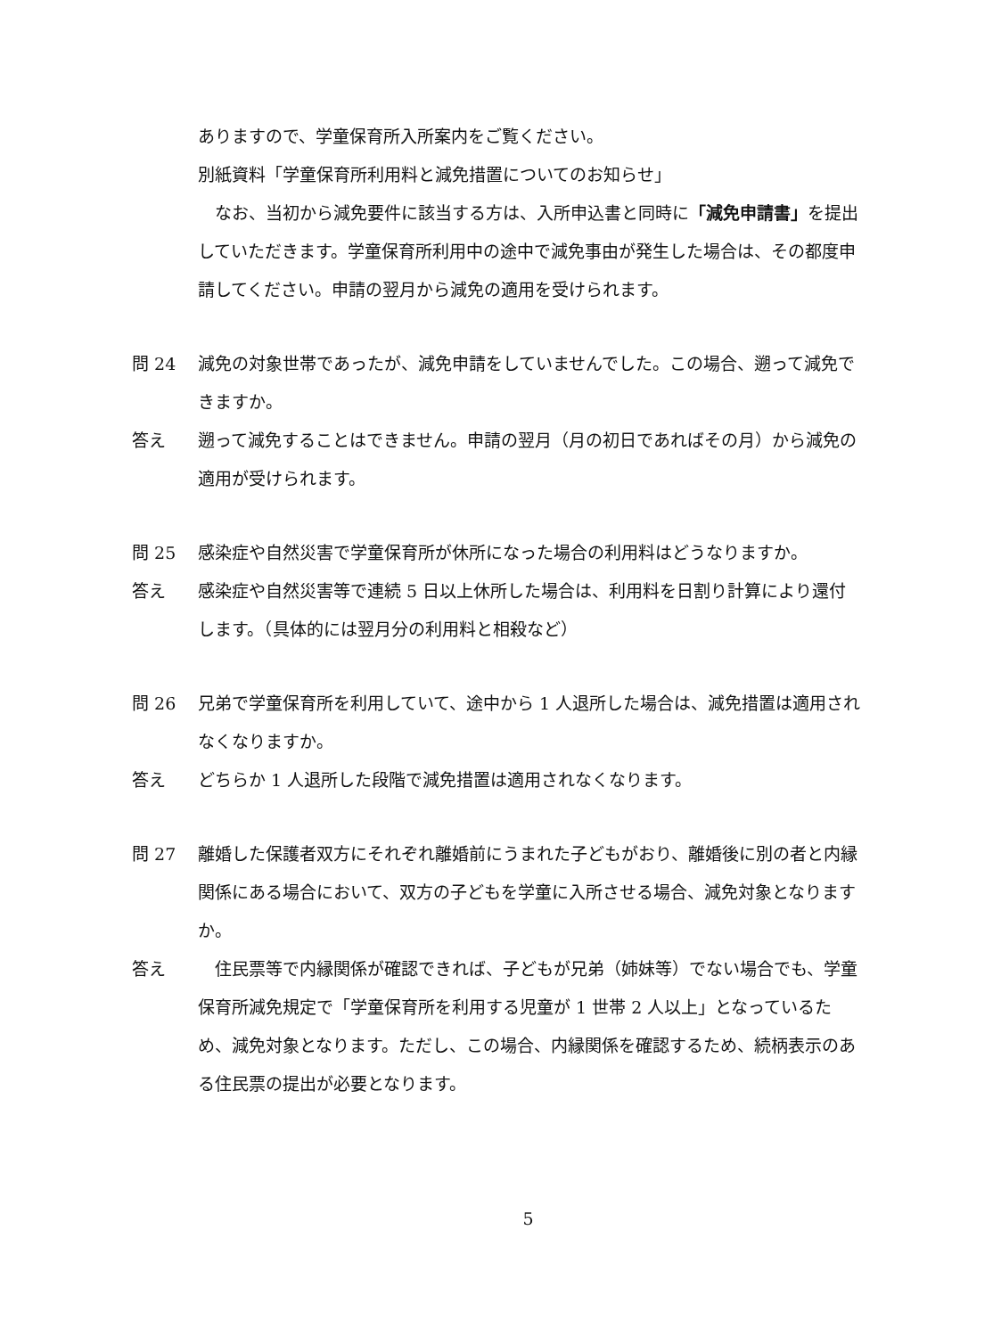ありますので、学童保育所入所案内をご覧ください。
別紙資料「学童保育所利用料と減免措置についてのお知らせ」
　なお、当初から減免要件に該当する方は、入所申込書と同時に「減免申請書」を提出していただきます。学童保育所利用中の途中で減免事由が発生した場合は、その都度申請してください。申請の翌月から減免の適用を受けられます。
問 24 減免の対象世帯であったが、減免申請をしていませんでした。この場合、遡って減免できますか。
答え 遡って減免することはできません。申請の翌月（月の初日であればその月）から減免の適用が受けられます。
問 25 感染症や自然災害で学童保育所が休所になった場合の利用料はどうなりますか。
答え 感染症や自然災害等で連続 5 日以上休所した場合は、利用料を日割り計算により還付します。（具体的には翌月分の利用料と相殺など）
問 26 兄弟で学童保育所を利用していて、途中から 1 人退所した場合は、減免措置は適用されなくなりますか。
答え どちらか 1 人退所した段階で減免措置は適用されなくなります。
問 27 離婚した保護者双方にそれぞれ離婚前にうまれた子どもがおり、離婚後に別の者と内縁関係にある場合において、双方の子どもを学童に入所させる場合、減免対象となりますか。
答え 　住民票等で内縁関係が確認できれば、子どもが兄弟（姉妹等）でない場合でも、学童保育所減免規定で「学童保育所を利用する児童が 1 世帯 2 人以上」となっているため、減免対象となります。ただし、この場合、内縁関係を確認するため、続柄表示のある住民票の提出が必要となります。
5